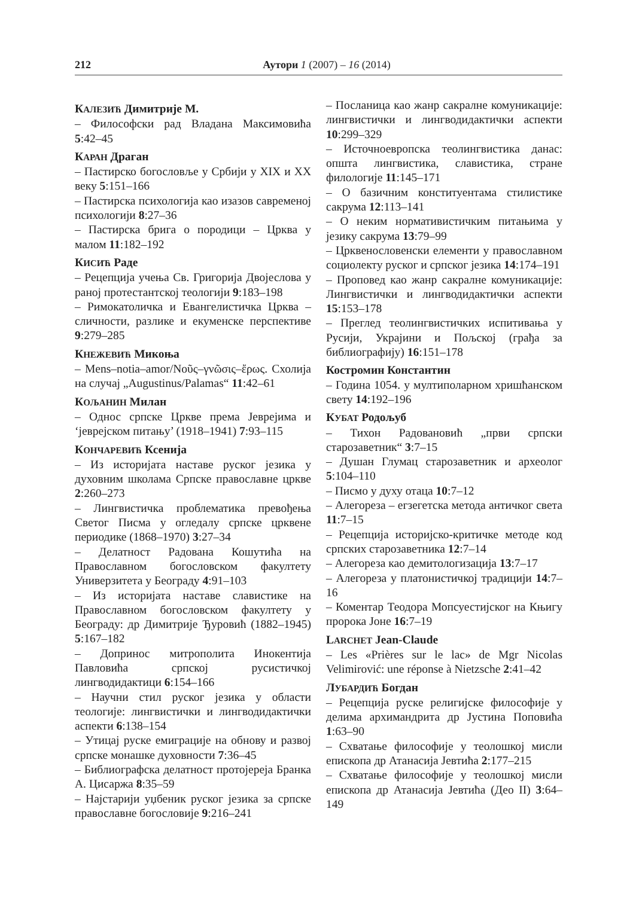212 Аутори 1 (2007) – 16 (2014)
КАЛЕЗИЋ Димитрије М.
– Философски рад Владана Максимовића 5:42–45
КАРАН Драган
– Пастирско богословље у Србији у XIX и XX веку 5:151–166
– Пастирска психологија као изазов савременој психологији 8:27–36
– Пастирска брига о породици – Црква у малом 11:182–192
КИСИЋ Раде
– Рецепција учења Св. Григорија Двојеслова у раној протестантској теологији 9:183–198
– Римокатоличка и Евангелистичка Црква – сличности, разлике и екуменске перспективе 9:279–285
КНЕЖЕВИЋ Микоња
– Mens–notia–amor/Νοῦς–γνῶσις–ἔρως. Схолија на случај „Augustinus/Palamas“ 11:42–61
КОЉАНИН Милан
– Однос српске Цркве према Јеврејима и ‘јеврејском питању’ (1918–1941) 7:93–115
КОНЧАРЕВИЋ Ксенија
– Из историјата наставе руског језика у духовним школама Српске православне цркве 2:260–273
– Лингвистичка проблематика превођења Светог Писма у огледалу српске црквене периодике (1868–1970) 3:27–34
– Делатност Радована Кошутића на Православном богословском факултету Универзитета у Београду 4:91–103
– Из историјата наставе славистике на Православном богословском факултету у Београду: др Димитрије Ђуровић (1882–1945) 5:167–182
– Допринос митрополита Инокентија Павловића српској русистичкој лингводидактици 6:154–166
– Научни стил руског језика у области теологије: лингвистички и лингводидактички аспекти 6:138–154
– Утицај руске емиграције на обнову и развој српске монашке духовности 7:36–45
– Библиографска делатност протојереја Бранка А. Цисаржа 8:35–59
– Најстарији уџбеник руског језика за српске православне богословије 9:216–241
– Посланица као жанр сакралне комуникације: лингвистички и лингводидактички аспекти 10:299–329
– Источноевропска теолингвистика данас: општа лингвистика, славистика, стране филологије 11:145–171
– О базичним конституентама стилистике сакрума 12:113–141
– О неким нормативистичким питањима у језику сакрума 13:79–99
– Црквенословенски елементи у православном социолекту руског и српског језика 14:174–191
– Проповед као жанр сакралне комуникације: Лингвистички и лингводидактички аспекти 15:153–178
– Преглед теолингвистичких испитивања у Русији, Украјини и Пољској (грађа за библиографију) 16:151–178
Костромин Константин
– Година 1054. у мултиполарном хришћанском свету 14:192–196
КУБАТ Родољуб
– Тихон Радовановић „први српски старозаветник“ 3:7–15
– Душан Глумац старозаветник и археолог 5:104–110
– Писмо у духу отаца 10:7–12
– Алегореза – егзегетска метода античког света 11:7–15
– Рецепција историјско-критичке методе код српских старозаветника 12:7–14
– Алегореза као демитологизација 13:7–17
– Алегореза у платонистичкој традицији 14:7–16
– Коментар Теодора Мопсуестијског на Књигу пророка Јоне 16:7–19
LARCHET Jean-Claude
– Les «Prières sur le lac» de Mgr Nicolas Velimirović: une réponse à Nietzsche 2:41–42
ЛУБАРДИЋ Богдан
– Рецепција руске религијске философије у делима архимандрита др Јустина Поповића 1:63–90
– Схватање философије у теолошкој мисли епископа др Атанасија Јевтића 2:177–215
– Схватање философије у теолошкој мисли епископа др Атанасија Јевтића (Део II) 3:64–149